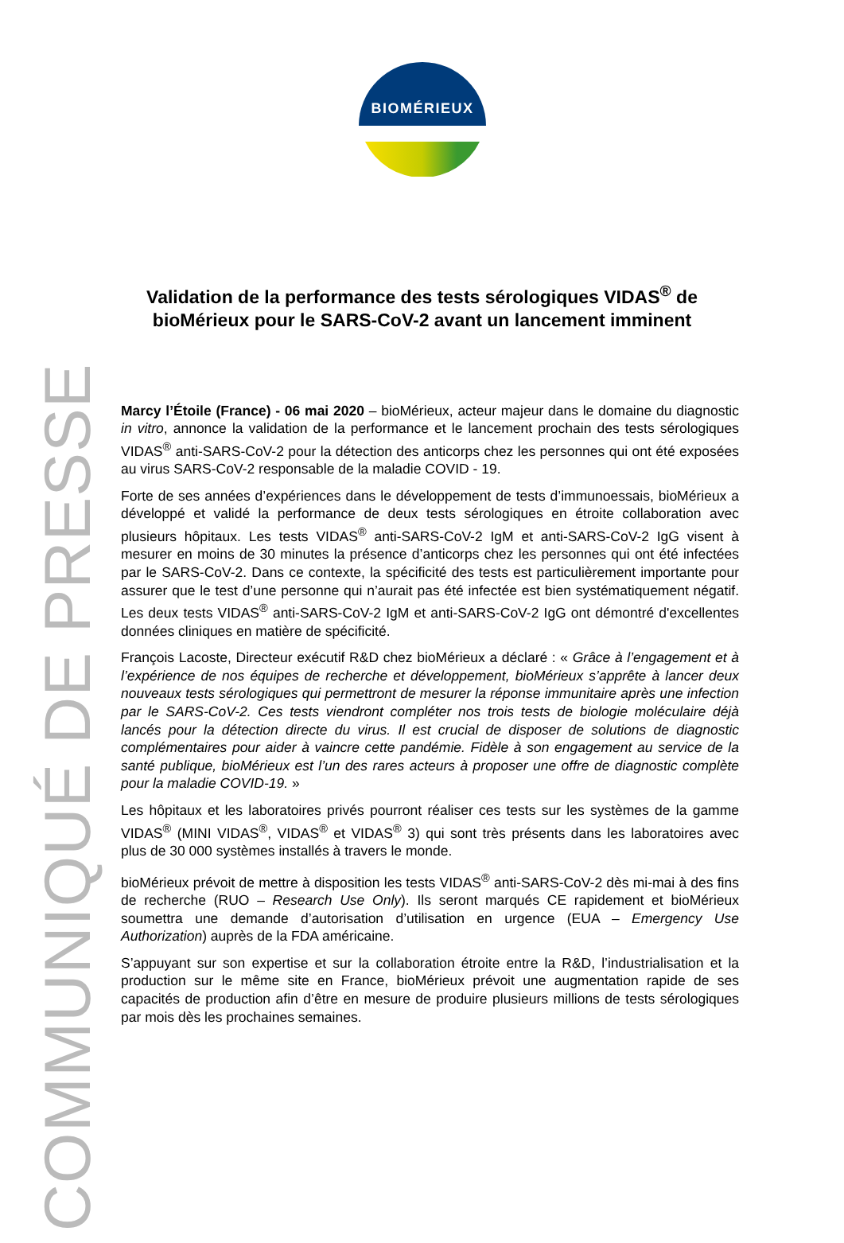BIOMÉRIEUX
COMMUNIQUÉ DE PRESSE
Validation de la performance des tests sérologiques VIDAS<sup>®</sup> de bioMérieux pour le SARS-CoV-2 avant un lancement imminent
Marcy l’Étoile (France) - 06 mai 2020 – bioMérieux, acteur majeur dans le domaine du diagnostic in vitro, annonce la validation de la performance et le lancement prochain des tests sérologiques VIDAS<sup>®</sup> anti-SARS-CoV-2 pour la détection des anticorps chez les personnes qui ont été exposées au virus SARS-CoV-2 responsable de la maladie COVID - 19.
Forte de ses années d’expériences dans le développement de tests d’immunoessais, bioMérieux a développé et validé la performance de deux tests sérologiques en étroite collaboration avec plusieurs hôpitaux. Les tests VIDAS<sup>®</sup> anti-SARS-CoV-2 IgM et anti-SARS-CoV-2 IgG visent à mesurer en moins de 30 minutes la présence d’anticorps chez les personnes qui ont été infectées par le SARS-CoV-2. Dans ce contexte, la spécificité des tests est particulièrement importante pour assurer que le test d’une personne qui n’aurait pas été infectée est bien systématiquement négatif. Les deux tests VIDAS<sup>®</sup> anti-SARS-CoV-2 IgM et anti-SARS-CoV-2 IgG ont démontré d'excellentes données cliniques en matière de spécificité.
François Lacoste, Directeur exécutif R&D chez bioMérieux a déclaré : « Grâce à l’engagement et à l’expérience de nos équipes de recherche et développement, bioMérieux s’apprête à lancer deux nouveaux tests sérologiques qui permettront de mesurer la réponse immunitaire après une infection par le SARS-CoV-2. Ces tests viendront compléter nos trois tests de biologie moléculaire déjà lancés pour la détection directe du virus. Il est crucial de disposer de solutions de diagnostic complémentaires pour aider à vaincre cette pandémie. Fidèle à son engagement au service de la santé publique, bioMérieux est l’un des rares acteurs à proposer une offre de diagnostic complète pour la maladie COVID-19. »
Les hôpitaux et les laboratoires privés pourront réaliser ces tests sur les systèmes de la gamme VIDAS<sup>®</sup> (MINI VIDAS<sup>®</sup>, VIDAS<sup>®</sup> et VIDAS<sup>®</sup> 3) qui sont très présents dans les laboratoires avec plus de 30 000 systèmes installés à travers le monde.
bioMérieux prévoit de mettre à disposition les tests VIDAS<sup>®</sup> anti-SARS-CoV-2 dès mi-mai à des fins de recherche (RUO – Research Use Only). Ils seront marqués CE rapidement et bioMérieux soumettra une demande d’autorisation d’utilisation en urgence (EUA – Emergency Use Authorization) auprès de la FDA américaine.
S’appuyant sur son expertise et sur la collaboration étroite entre la R&D, l’industrialisation et la production sur le même site en France, bioMérieux prévoit une augmentation rapide de ses capacités de production afin d’être en mesure de produire plusieurs millions de tests sérologiques par mois dès les prochaines semaines.